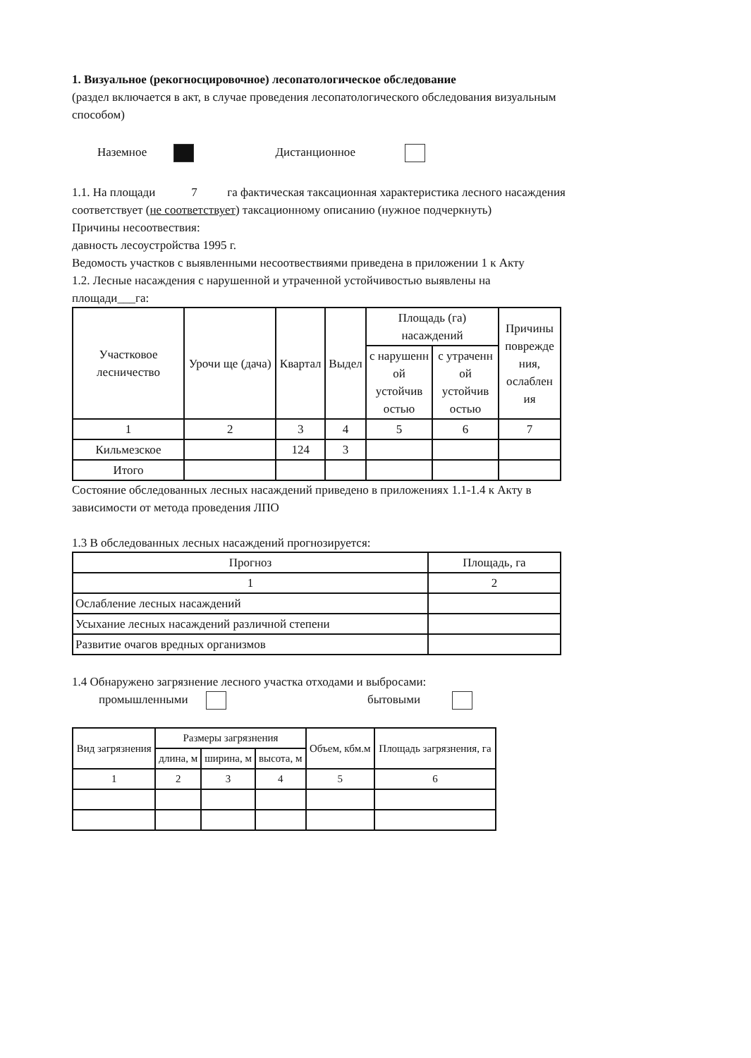1. Визуальное (рекогносцировочное) лесопатологическое обследование
(раздел включается в акт, в случае проведения лесопатологического обследования визуальным способом)
Наземное Дистанционное
1.1. На площади 7 га фактическая таксационная характеристика лесного насаждения соответствует (не соответствует) таксационному описанию (нужное подчеркнуть)
Причины несоотвествия:
давность лесоустройства 1995 г.
Ведомость участков с выявленными несоотвествиями приведена в приложении 1 к Акту
1.2. Лесные насаждения с нарушенной и утраченной устойчивостью выявлены на площади___га:
| Участковое лесничество | Урочи ще (дача) | Квартал | Выдел | Площадь (га) насаждений | | Причины поврежде ния, ослаблен ия |
| --- | --- | --- | --- | --- | --- | --- |
| | | | | с нарушенн ой устойчив остью | с утраченн ой устойчив остью | |
| 1 | 2 | 3 | 4 | 5 | 6 | 7 |
| Кильмезское | | 124 | 3 | | | |
| Итого | | | | | | |
Состояние обследованных лесных насаждений приведено в приложениях 1.1-1.4 к Акту в зависимости от метода проведения ЛПО
1.3 В обследованных лесных насаждений прогнозируется:
| Прогноз | Площадь, га |
| --- | --- |
| 1 | 2 |
| Ослабление лесных насаждений | |
| Усыхание лесных насаждений различной степени | |
| Развитие очагов вредных организмов | |
1.4 Обнаружено загрязнение лесного участка отходами и выбросами:
промышленными бытовыми
| Вид загрязнения | Размеры загрязнения | | | Объем, кбм.м | Площадь загрязнения, га |
| --- | --- | --- | --- | --- | --- |
| | длина, м | ширина, м | высота, м | | |
| 1 | 2 | 3 | 4 | 5 | 6 |